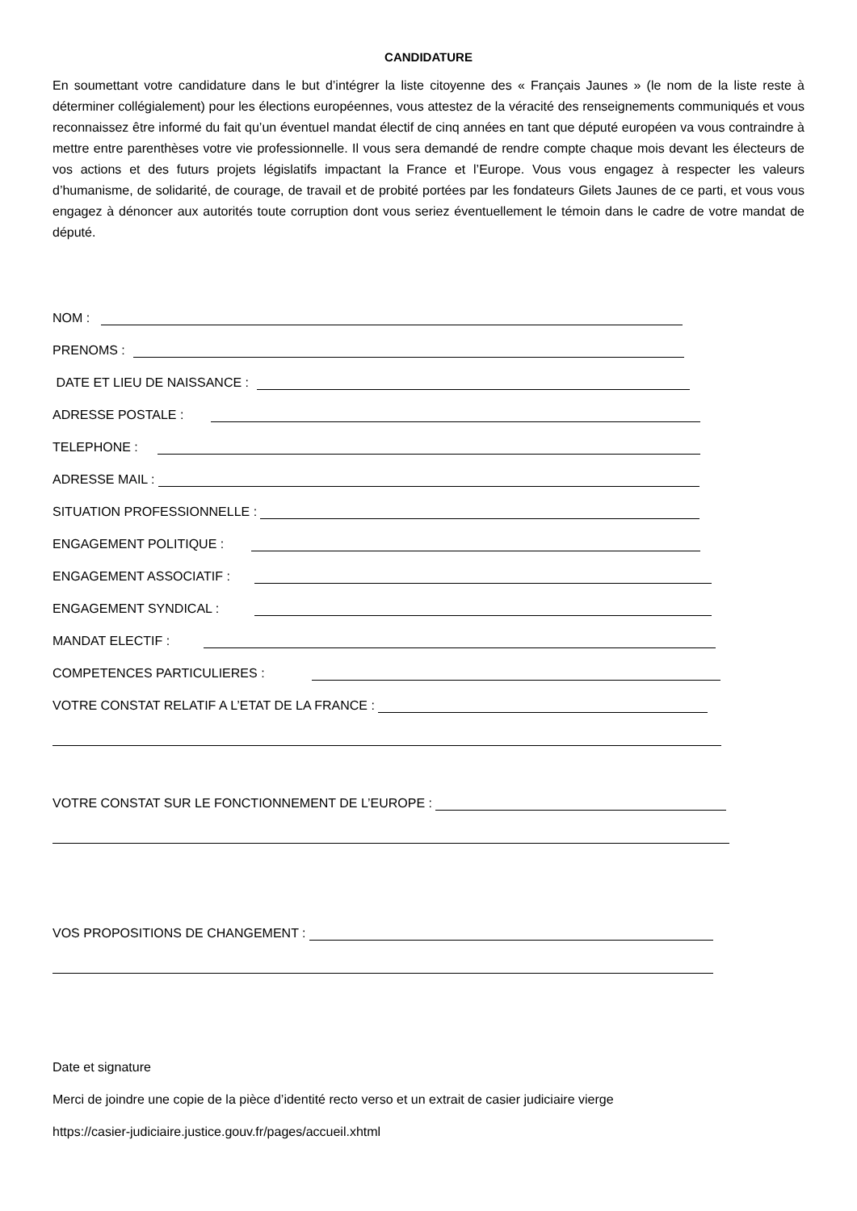CANDIDATURE
En soumettant votre candidature dans le but d’intégrer la liste citoyenne des « Français Jaunes » (le nom de la liste reste à déterminer collégialement) pour les élections européennes, vous attestez de la véracité des renseignements communiqués et vous reconnaissez être informé du fait qu’un éventuel mandat électif de cinq années en tant que député européen va vous contraindre à mettre entre parenthèses votre vie professionnelle. Il vous sera demandé de rendre compte chaque mois devant les électeurs de vos actions et des futurs projets législatifs impactant la France et l’Europe. Vous vous engagez à respecter les valeurs d’humanisme, de solidarité, de courage, de travail et de probité portées par les fondateurs Gilets Jaunes de ce parti, et vous vous engagez à dénoncer aux autorités toute corruption dont vous seriez éventuellement le témoin dans le cadre de votre mandat de député.
NOM :
PRENOMS :
DATE ET LIEU DE NAISSANCE :
ADRESSE POSTALE :
TELEPHONE :
ADRESSE MAIL :
SITUATION PROFESSIONNELLE :
ENGAGEMENT POLITIQUE :
ENGAGEMENT ASSOCIATIF :
ENGAGEMENT SYNDICAL :
MANDAT ELECTIF :
COMPETENCES PARTICULIERES :
VOTRE CONSTAT RELATIF A L’ETAT DE LA FRANCE :
VOTRE CONSTAT SUR LE FONCTIONNEMENT DE L’EUROPE :
VOS PROPOSITIONS DE CHANGEMENT :
Date et signature
Merci de joindre une copie de la pièce d’identité recto verso et un extrait de casier judiciaire vierge
https://casier-judiciaire.justice.gouv.fr/pages/accueil.xhtml